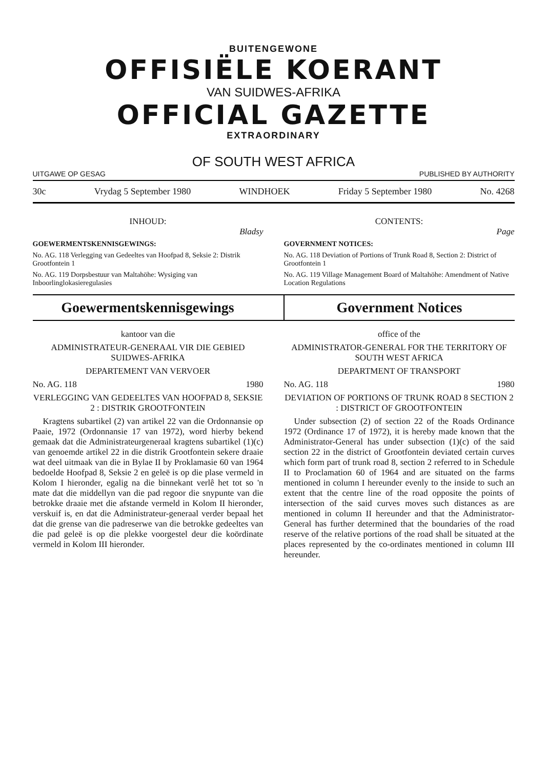BUITENGEWONE
OFFISIËLE KOERANT
VAN SUIDWES-AFRIKA
OFFICIAL GAZETTE
EXTRAORDINARY
OF SOUTH WEST AFRICA
UITGAWE OP GESAG PUBLISHED BY AUTHORITY
30c Vrydag 5 September 1980 WINDHOEK Friday 5 September 1980 No. 4268
INHOUD:
Bladsy
GOEWERMENTSKENNISGEWINGS:
No. AG. 118 Verlegging van Gedeeltes van Hoofpad 8, Seksie 2: Distrik Grootfontein 1
No. AG. 119 Dorpsbestuur van Maltahöhe: Wysiging van Inboorlinglokasieregulasies
CONTENTS:
Page
GOVERNMENT NOTICES:
No. AG. 118 Deviation of Portions of Trunk Road 8, Section 2: District of Grootfontein 1
No. AG. 119 Village Management Board of Maltahöhe: Amendment of Native Location Regulations
Goewermentskennisgewings Government Notices
kantoor van die
ADMINISTRATEUR-GENERAAL VIR DIE GEBIED SUIDWES-AFRIKA
DEPARTEMENT VAN VERVOER
No. AG. 118 1980
VERLEGGING VAN GEDEELTES VAN HOOFPAD 8, SEKSIE 2 : DISTRIK GROOTFONTEIN
Kragtens subartikel (2) van artikel 22 van die Ordonnansie op Paaie, 1972 (Ordonnansie 17 van 1972), word hierby bekend gemaak dat die Administrateurgeneraal kragtens subartikel (1)(c) van genoemde artikel 22 in die distrik Grootfontein sekere draaie wat deel uitmaak van die in Bylae II by Proklamasie 60 van 1964 bedoelde Hoofpad 8, Seksie 2 en geleë is op die plase vermeld in Kolom I hieronder, egalig na die binnekant verlê het tot so 'n mate dat die middellyn van die pad regoor die snypunte van die betrokke draaie met die afstande vermeld in Kolom II hieronder, verskuif is, en dat die Administrateur-generaal verder bepaal het dat die grense van die padreserwe van die betrokke gedeeltes van die pad geleë is op die plekke voorgestel deur die koördinate vermeld in Kolom III hieronder.
office of the
ADMINISTRATOR-GENERAL FOR THE TERRITORY OF SOUTH WEST AFRICA
DEPARTMENT OF TRANSPORT
No. AG. 118 1980
DEVIATION OF PORTIONS OF TRUNK ROAD 8 SECTION 2 : DISTRICT OF GROOTFONTEIN
Under subsection (2) of section 22 of the Roads Ordinance 1972 (Ordinance 17 of 1972), it is hereby made known that the Administrator-General has under subsection (1)(c) of the said section 22 in the district of Grootfontein deviated certain curves which form part of trunk road 8, section 2 referred to in Schedule II to Proclamation 60 of 1964 and are situated on the farms mentioned in column I hereunder evenly to the inside to such an extent that the centre line of the road opposite the points of intersection of the said curves moves such distances as are mentioned in column II hereunder and that the Administrator-General has further determined that the boundaries of the road reserve of the relative portions of the road shall be situated at the places represented by the co-ordinates mentioned in column III hereunder.